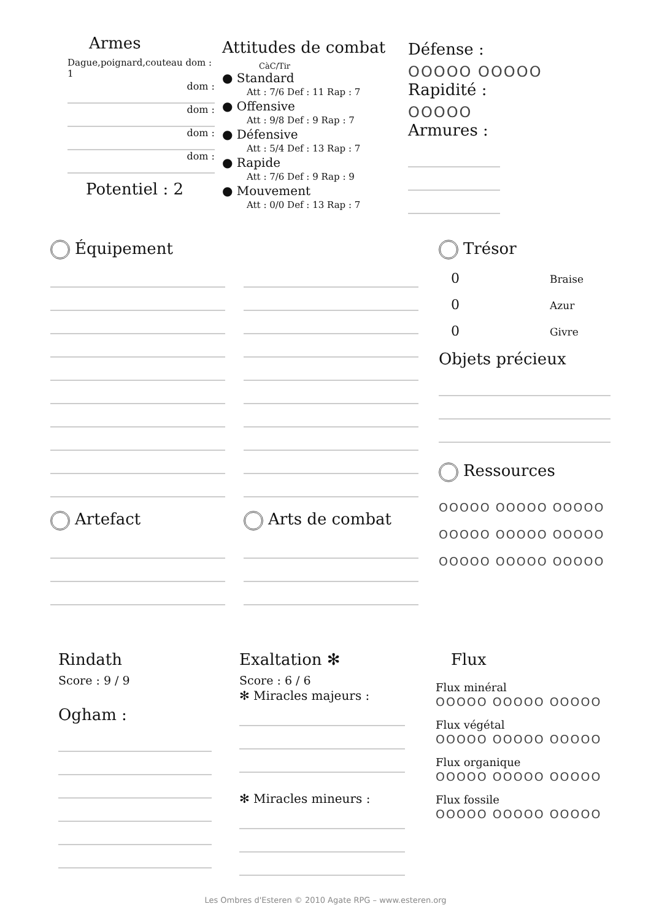Armes
Dague,poignard,couteau dom : 1
dom :
dom :
dom :
dom :
Potentiel : 2
Attitudes de combat
CàC/Tir
● Standard
Att : 7/6 Def : 11 Rap : 7
● Offensive
Att : 9/8 Def : 9 Rap : 7
● Défensive
Att : 5/4 Def : 13 Rap : 7
● Rapide
Att : 7/6 Def : 9 Rap : 9
● Mouvement
Att : 0/0 Def : 13 Rap : 7
Défense :
OOOOO OOOOO
Rapidité :
OOOOO
Armures :
Équipement
Artefact Arts de combat
Trésor
0 Braise
0 Azur
0 Givre
Objets précieux
Ressources
OOOOO OOOOO OOOOO
OOOOO OOOOO OOOOO
OOOOO OOOOO OOOOO
Rindath
Score : 9 / 9
Ogham :
Exaltation ✻
Score : 6 / 6
✻ Miracles majeurs :
✻ Miracles mineurs :
Flux
Flux minéral
OOOOO OOOOO OOOOO
Flux végétal
OOOOO OOOOO OOOOO
Flux organique
OOOOO OOOOO OOOOO
Flux fossile
OOOOO OOOOO OOOOO
Les Ombres d'Esteren © 2010 Agate RPG – www.esteren.org